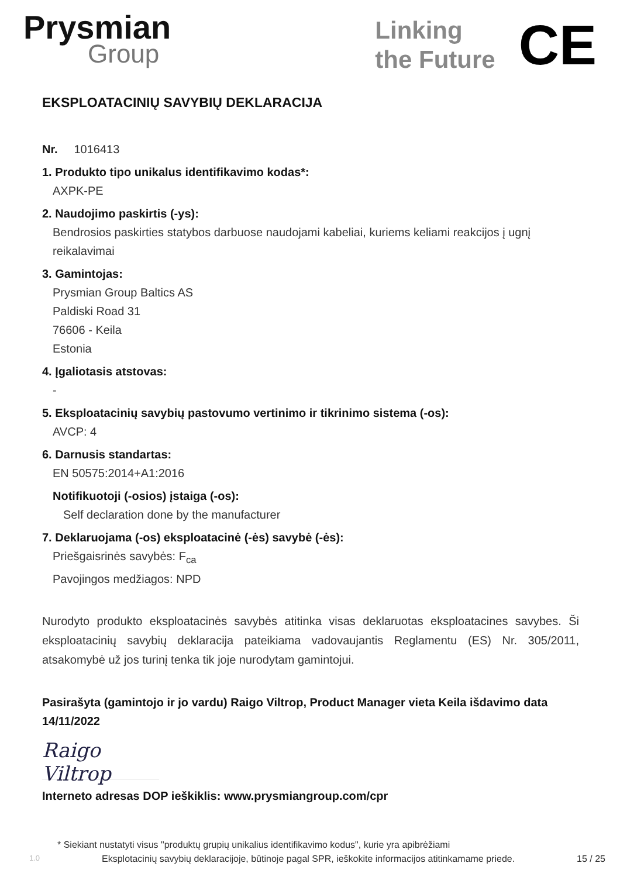Prysmian
Group
Linking
the Future
CE
EKSPLOATACINIŲ SAVYBIŲ DEKLARACIJA
Nr. 1016413
1. Produkto tipo unikalus identifikavimo kodas*:
AXPK-PE
2. Naudojimo paskirtis (-ys):
Bendrosios paskirties statybos darbuose naudojami kabeliai, kuriems keliami reakcijos į ugnį reikalavimai
3. Gamintojas:
Prysmian Group Baltics AS
Paldiski Road 31
76606 - Keila
Estonia
4. Įgaliotasis atstovas:
-
5. Eksploatacinių savybių pastovumo vertinimo ir tikrinimo sistema (-os):
AVCP: 4
6. Darnusis standartas:
EN 50575:2014+A1:2016
Notifikuotoji (-osios) įstaiga (-os):
Self declaration done by the manufacturer
7. Deklaruojama (-os) eksploatacinė (-ės) savybė (-ės):
Priešgaisrinės savybės: F<sub>ca</sub>
Pavojingos medžiagos: NPD
Nurodyto produkto eksploatacinės savybės atitinka visas deklaruotas eksploatacines savybes. Ši eksploatacinių savybių deklaracija pateikiama vadovaujantis Reglamentu (ES) Nr. 305/2011, atsakomybė už jos turinį tenka tik joje nurodytam gamintojui.
Pasirašyta (gamintojo ir jo vardu) Raigo Viltrop, Product Manager vieta Keila išdavimo data 14/11/2022
Raigo Viltrop
Interneto adresas DOP ieškiklis: www.prysmiangroup.com/cpr
* Siekiant nustatyti visus "produktų grupių unikalius identifikavimo kodus", kurie yra apibrėžiami
1.0 Eksplotacinių savybių deklaracijoje, būtinoje pagal SPR, ieškokite informacijos atitinkamame priede. 15 / 25